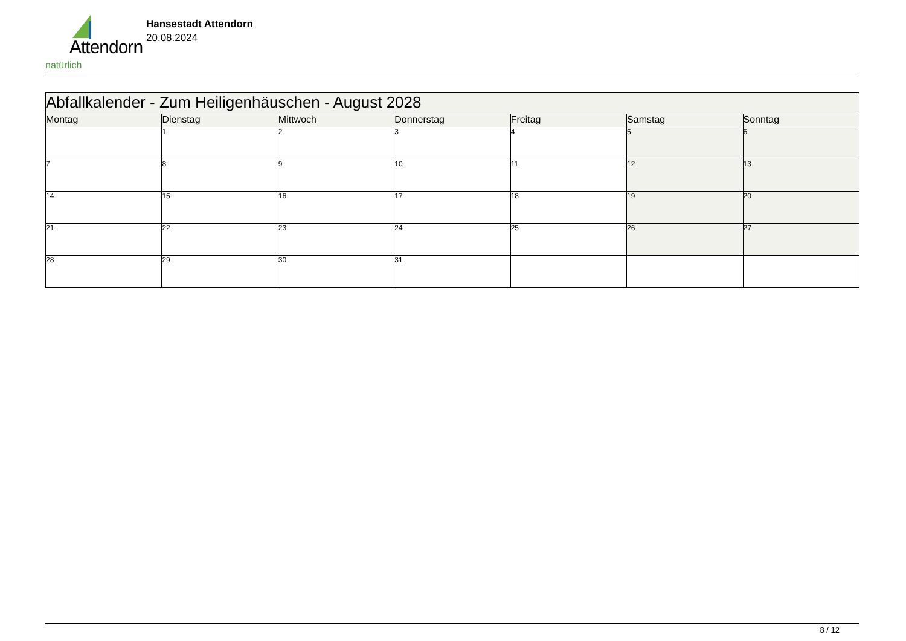Attendorn
natürlich
Hansestadt Attendorn
20.08.2024
| Abfallkalender - Zum Heiligenhäuschen - August 2028 | | | | | | |
| Montag | Dienstag | Mittwoch | Donnerstag | Freitag | Samstag | Sonntag |
| | 1 | 2 | 3 | 4 | 5 | 6 |
| 7 | 8 | 9 | 10 | 11 | 12 | 13 |
| 14 | 15 | 16 | 17 | 18 | 19 | 20 |
| 21 | 22 | 23 | 24 | 25 | 26 | 27 |
| 28 | 29 | 30 | 31 | | | |
8 / 12